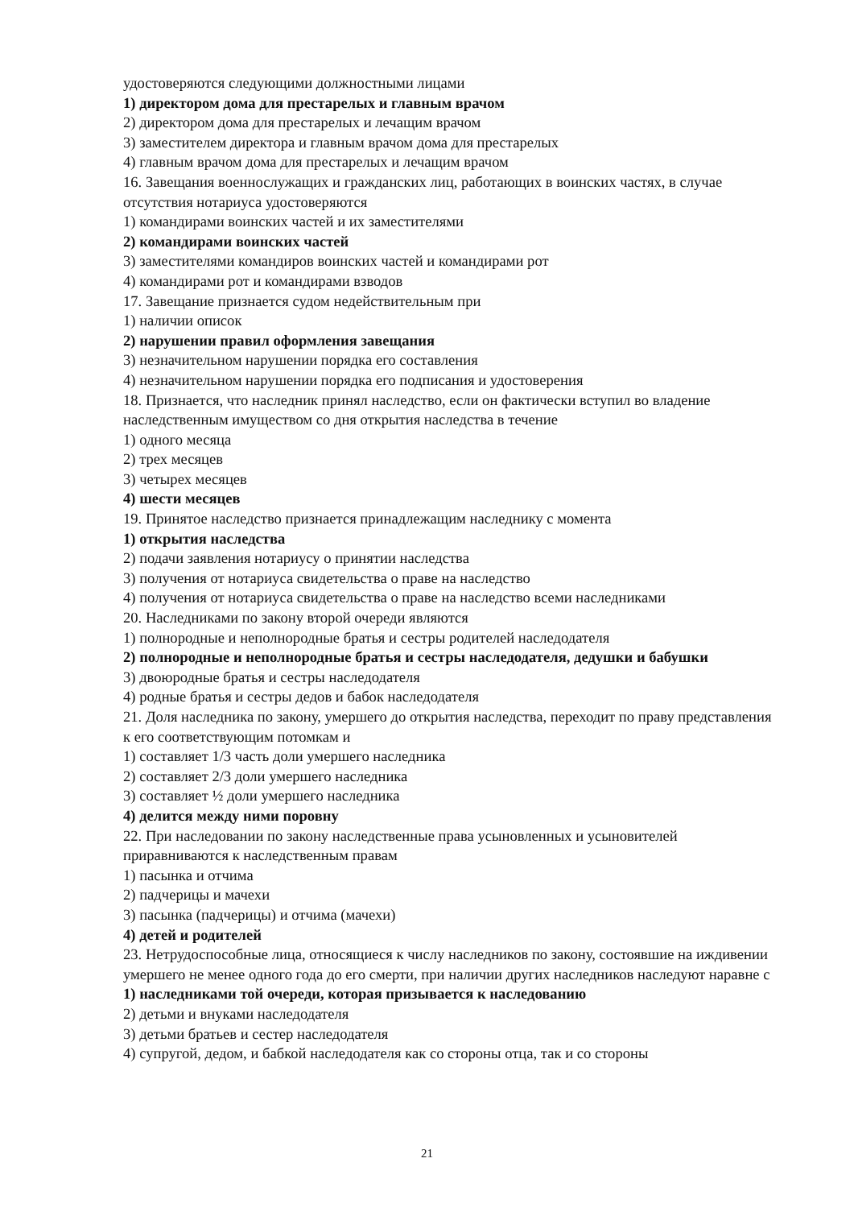удостоверяются следующими должностными лицами
1) директором дома для престарелых и главным врачом
2) директором дома для престарелых и лечащим врачом
3) заместителем директора и главным врачом дома для престарелых
4) главным врачом дома для престарелых и лечащим врачом
16. Завещания военнослужащих и гражданских лиц, работающих в воинских частях, в случае отсутствия нотариуса удостоверяются
1) командирами воинских частей и их заместителями
2) командирами воинских частей
3) заместителями командиров воинских частей и командирами рот
4) командирами рот и командирами взводов
17. Завещание признается судом недействительным при
1) наличии описок
2) нарушении правил оформления завещания
3) незначительном нарушении порядка его составления
4) незначительном нарушении порядка его подписания и удостоверения
18. Признается, что наследник принял наследство, если он фактически вступил во владение наследственным имуществом со дня открытия наследства в течение
1) одного месяца
2) трех месяцев
3) четырех месяцев
4) шести месяцев
19. Принятое наследство признается принадлежащим наследнику с момента
1) открытия наследства
2) подачи заявления нотариусу о принятии наследства
3) получения от нотариуса свидетельства о праве на наследство
4) получения от нотариуса свидетельства о праве на наследство всеми наследниками
20. Наследниками по закону второй очереди являются
1) полнородные и неполнородные братья и сестры родителей наследодателя
2) полнородные и неполнородные братья и сестры наследодателя, дедушки и бабушки
3) двоюродные братья и сестры наследодателя
4) родные братья и сестры дедов и бабок наследодателя
21. Доля наследника по закону, умершего до открытия наследства, переходит по праву представления к его соответствующим потомкам и
1) составляет 1/3 часть доли умершего наследника
2) составляет 2/3 доли умершего наследника
3) составляет ½ доли умершего наследника
4) делится между ними поровну
22. При наследовании по закону наследственные права усыновленных и усыновителей приравниваются к наследственным правам
1) пасынка и отчима
2) падчерицы и мачехи
3) пасынка (падчерицы) и отчима (мачехи)
4) детей и родителей
23. Нетрудоспособные лица, относящиеся к числу наследников по закону, состоявшие на иждивении умершего не менее одного года до его смерти, при наличии других наследников наследуют наравне с
1) наследниками той очереди, которая призывается к наследованию
2) детьми и внуками наследодателя
3) детьми братьев и сестер наследодателя
4) супругой, дедом, и бабкой наследодателя как со стороны отца, так и со стороны
21